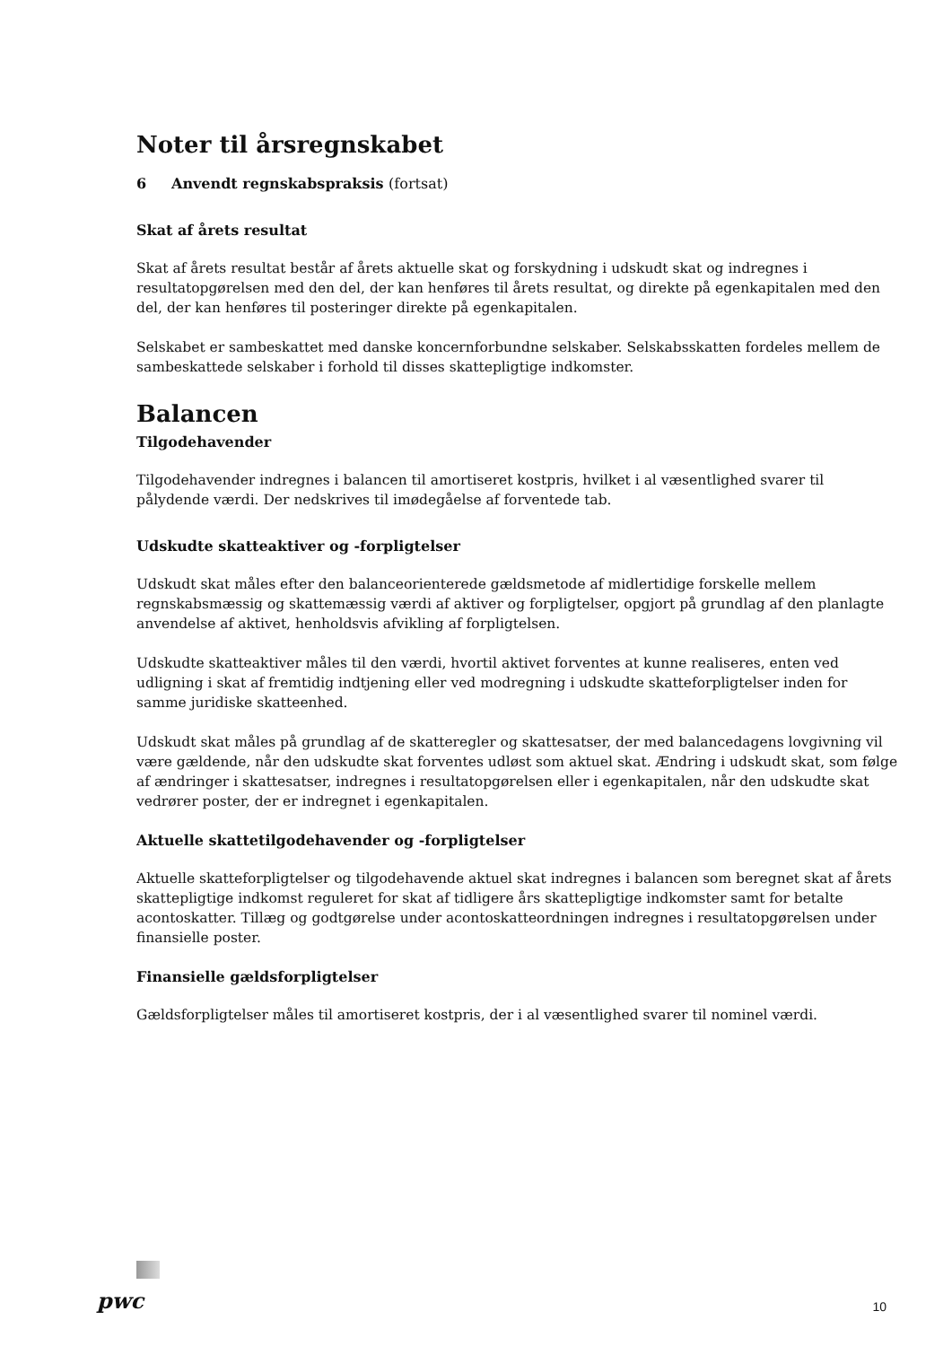Noter til årsregnskabet
6 Anvendt regnskabspraksis (fortsat)
Skat af årets resultat
Skat af årets resultat består af årets aktuelle skat og forskydning i udskudt skat og indregnes i resultatopgørelsen med den del, der kan henføres til årets resultat, og direkte på egenkapitalen med den del, der kan henføres til posteringer direkte på egenkapitalen.
Selskabet er sambeskattet med danske koncernforbundne selskaber. Selskabsskatten fordeles mellem de sambeskattede selskaber i forhold til disses skattepligtige indkomster.
Balancen
Tilgodehavender
Tilgodehavender indregnes i balancen til amortiseret kostpris, hvilket i al væsentlighed svarer til pålydende værdi. Der nedskrives til imødegåelse af forventede tab.
Udskudte skatteaktiver og -forpligtelser
Udskudt skat måles efter den balanceorienterede gældsmetode af midlertidige forskelle mellem regnskabsmæssig og skattemæssig værdi af aktiver og forpligtelser, opgjort på grundlag af den planlagte anvendelse af aktivet, henholdsvis afvikling af forpligtelsen.
Udskudte skatteaktiver måles til den værdi, hvortil aktivet forventes at kunne realiseres, enten ved udligning i skat af fremtidig indtjening eller ved modregning i udskudte skatteforpligtelser inden for samme juridiske skatteenhed.
Udskudt skat måles på grundlag af de skatteregler og skattesatser, der med balancedagens lovgivning vil være gældende, når den udskudte skat forventes udløst som aktuel skat. Ændring i udskudt skat, som følge af ændringer i skattesatser, indregnes i resultatopgørelsen eller i egenkapitalen, når den udskudte skat vedrører poster, der er indregnet i egenkapitalen.
Aktuelle skattetilgodehavender og -forpligtelser
Aktuelle skatteforpligtelser og tilgodehavende aktuel skat indregnes i balancen som beregnet skat af årets skattepligtige indkomst reguleret for skat af tidligere års skattepligtige indkomster samt for betalte acontoskatter. Tillæg og godtgørelse under acontoskatteordningen indregnes i resultatopgørelsen under finansielle poster.
Finansielle gældsforpligtelser
Gældsforpligtelser måles til amortiseret kostpris, der i al væsentlighed svarer til nominel værdi.
pwc 10